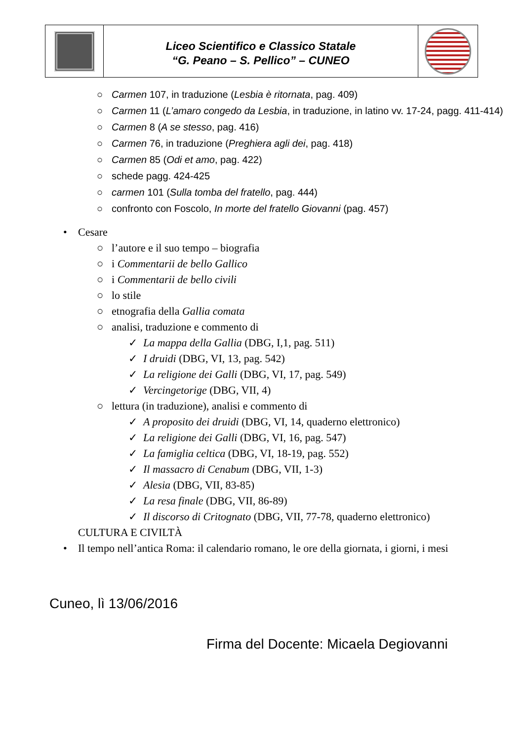| | Liceo Scientifico e Classico Statale “G. Peano – S. Pellico” – CUNEO | |
○ Carmen 107, in traduzione (Lesbia è ritornata, pag. 409)
○ Carmen 11 (L’amaro congedo da Lesbia, in traduzione, in latino vv. 17-24, pagg. 411-414)
○ Carmen 8 (A se stesso, pag. 416)
○ Carmen 76, in traduzione (Preghiera agli dei, pag. 418)
○ Carmen 85 (Odi et amo, pag. 422)
○ schede pagg. 424-425
○ carmen 101 (Sulla tomba del fratello, pag. 444)
○ confronto con Foscolo, In morte del fratello Giovanni (pag. 457)
• Cesare
○ l’autore e il suo tempo – biografia
○ i Commentarii de bello Gallico
○ i Commentarii de bello civili
○ lo stile
○ etnografia della Gallia comata
○ analisi, traduzione e commento di
✓ La mappa della Gallia (DBG, I,1, pag. 511)
✓ I druidi (DBG, VI, 13, pag. 542)
✓ La religione dei Galli (DBG, VI, 17, pag. 549)
✓ Vercingetorige (DBG, VII, 4)
○ lettura (in traduzione), analisi e commento di
✓ A proposito dei druidi (DBG, VI, 14, quaderno elettronico)
✓ La religione dei Galli (DBG, VI, 16, pag. 547)
✓ La famiglia celtica (DBG, VI, 18-19, pag. 552)
✓ Il massacro di Cenabum (DBG, VII, 1-3)
✓ Alesia (DBG, VII, 83-85)
✓ La resa finale (DBG, VII, 86-89)
✓ Il discorso di Critognato (DBG, VII, 77-78, quaderno elettronico)
CULTURA E CIVILTÀ
• Il tempo nell’antica Roma: il calendario romano, le ore della giornata, i giorni, i mesi
Cuneo, lì 13/06/2016
Firma del Docente: Micaela Degiovanni